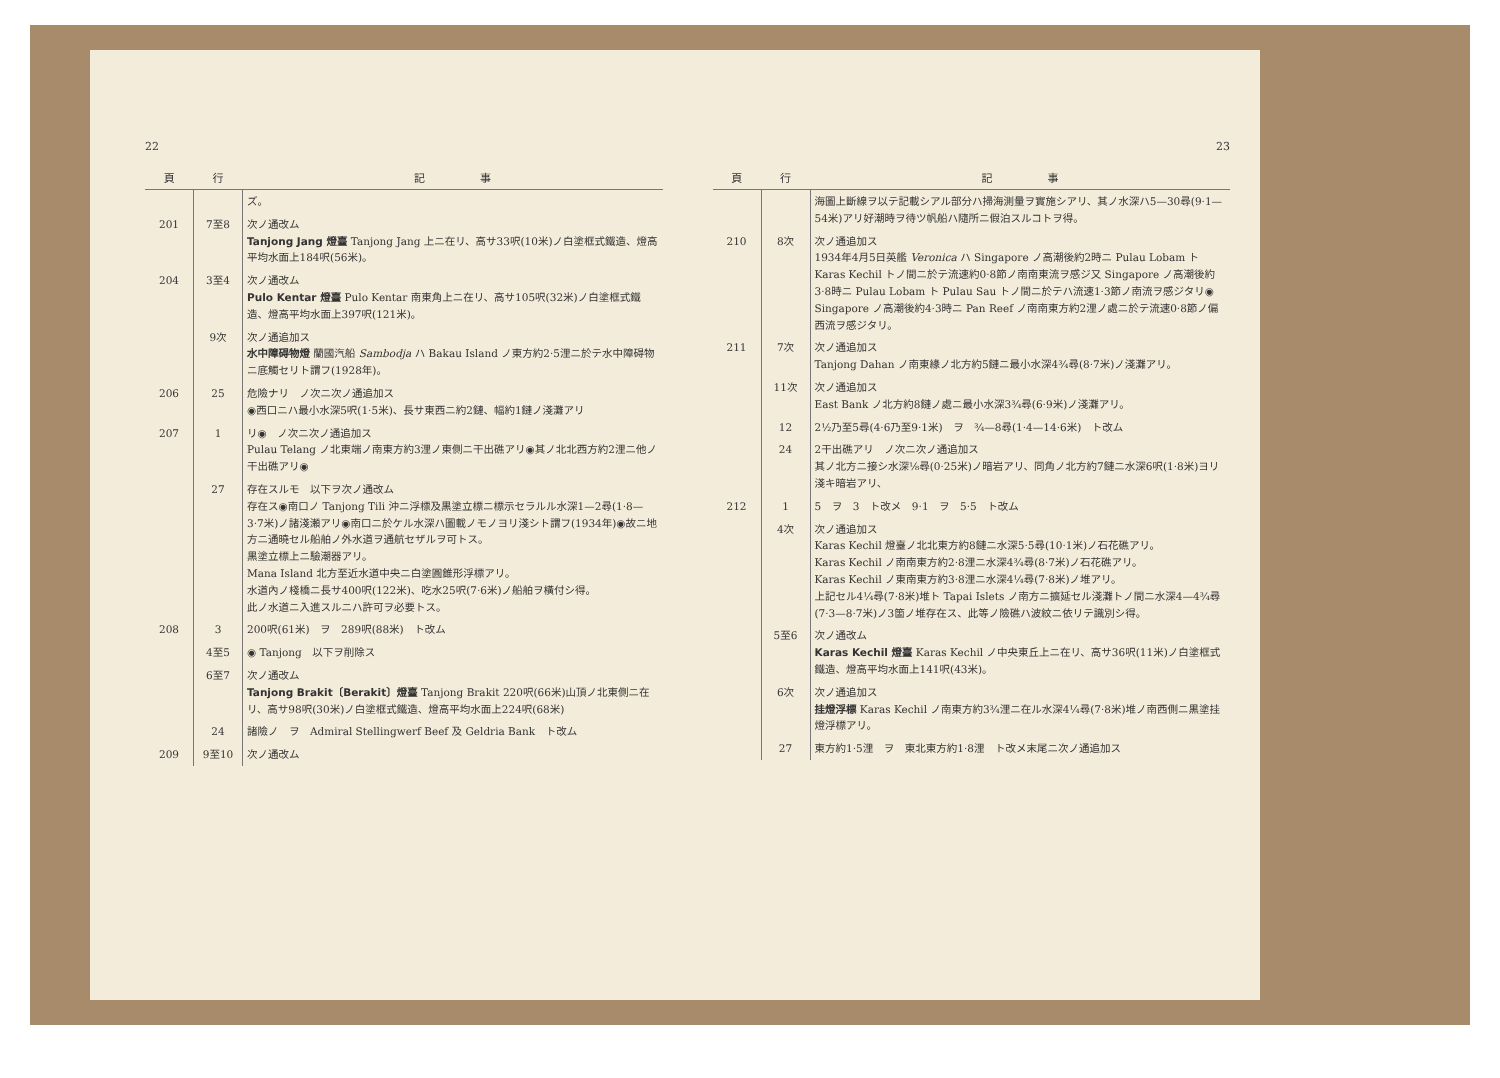22
| 頁 | 行 | 記 事 |
| --- | --- | --- |
| | | ズ。 |
| 201 | 7至8 | 次ノ通改ム Tanjong Jang 燈臺 Tanjong Jang 上ニ在リ、高サ33呎(10米)ノ白塗框式鐵造、燈高平均水面上184呎(56米)。 |
| 204 | 3至4 | 次ノ通改ム Pulo Kentar 燈臺 Pulo Kentar 南東角上ニ在リ、高サ105呎(32米)ノ白塗框式鐵造、燈高平均水面上397呎(121米)。 |
| | 9次 | 次ノ通追加ス 水中障碍物燈 蘭國汽船 Sambodja ハ Bakau Island ノ東方約2·5浬ニ於テ水中障碍物ニ底觸セリト謂フ(1928年)。 |
| 206 | 25 | 危險ナリ ノ次ニ次ノ通追加ス ◉西口ニハ最小水深5呎(1·5米)、長サ東西ニ約2鏈、幅約1鏈ノ淺灘アリ |
| 207 | 1 | リ◉ ノ次ニ次ノ通追加ス Pulau Telang ノ北東端ノ南東方約3浬ノ東側ニ干出礁アリ◉其ノ北北西方約2浬ニ他ノ干出礁アリ◉ |
| | 27 | 存在スルモ 以下ヲ次ノ通改ム 存在ス◉南口ノ Tanjong Tili 沖ニ浮標及黒塗立標ニ標示セラルル水深1—2尋(1·8—3·7米)ノ諸淺瀬アリ◉南口ニ於ケル水深ハ圖載ノモノヨリ淺シト謂フ(1934年)◉故ニ地方ニ通曉セル船舶ノ外水道ヲ通航セザルヲ可トス。 黒塗立標上ニ驗潮器アリ。 Mana Island 北方至近水道中央ニ白塗圓錐形浮標アリ。 水道內ノ棧橋ニ長サ400呎(122米)、吃水25呎(7·6米)ノ船舶ヲ橫付シ得。 此ノ水道ニ入進スルニハ許可ヲ必要トス。 |
| 208 | 3 | 200呎(61米) ヲ 289呎(88米) ト改ム |
| | 4至5 | ◉ Tanjong 以下ヲ削除ス |
| | 6至7 | 次ノ通改ム Tanjong Brakit〔Berakit〕燈臺 Tanjong Brakit 220呎(66米)山頂ノ北東側ニ在リ、高サ98呎(30米)ノ白塗框式鐵造、燈高平均水面上224呎(68米) |
| | 24 | 諸險ノ ヲ Admiral Stellingwerf Beef 及 Geldria Bank ト改ム |
| 209 | 9至10 | 次ノ通改ム |
23
| 頁 | 行 | 記 事 |
| --- | --- | --- |
| | | 海圖上斷線ヲ以テ記載シアル部分ハ掃海測量ヲ實施シアリ、其ノ水深ハ5—30尋(9·1—54米)アリ好潮時ヲ待ツ帆船ハ隨所ニ假泊スルコトヲ得。 |
| 210 | 8次 | 次ノ通追加ス 1934年4月5日英艦 Veronica ハ Singapore ノ高潮後約2時ニ Pulau Lobam ト Karas Kechil トノ間ニ於テ流速約0·8節ノ南南東流ヲ感ジ又 Singapore ノ高潮後約3·8時ニ Pulau Lobam ト Pulau Sau トノ間ニ於テハ流速1·3節ノ南流ヲ感ジタリ◉ Singapore ノ高潮後約4·3時ニ Pan Reef ノ南南東方約2浬ノ處ニ於テ流速0·8節ノ偏西流ヲ感ジタリ。 |
| 211 | 7次 | 次ノ通追加ス Tanjong Dahan ノ南東緣ノ北方約5鏈ニ最小水深4¾尋(8·7米)ノ淺灘アリ。 |
| | 11次 | 次ノ通追加ス East Bank ノ北方約8鏈ノ處ニ最小水深3¾尋(6·9米)ノ淺灘アリ。 |
| | 12 | 2½乃至5尋(4·6乃至9·1米) ヲ ¾—8尋(1·4—14·6米) ト改ム |
| | 24 | 2干出礁アリ ノ次ニ次ノ通追加ス 其ノ北方ニ接シ水深⅛尋(0·25米)ノ暗岩アリ、同角ノ北方約7鏈ニ水深6呎(1·8米)ヨリ淺キ暗岩アリ、 |
| 212 | 1 | 5 ヲ 3 ト改メ 9·1 ヲ 5·5 ト改ム |
| | 4次 | 次ノ通追加ス Karas Kechil 燈臺ノ北北東方約8鏈ニ水深5·5尋(10·1米)ノ石花礁アリ。 Karas Kechil ノ南南東方約2·8浬ニ水深4¾尋(8·7米)ノ石花礁アリ。 Karas Kechil ノ東南東方約3·8浬ニ水深4¼尋(7·8米)ノ堆アリ。 上記セル4¼尋(7·8米)堆ト Tapai Islets ノ南方ニ擴延セル淺灘トノ間ニ水深4—4¾尋(7·3—8·7米)ノ3箇ノ堆存在ス、此等ノ險礁ハ波紋ニ依リテ識別シ得。 |
| | 5至6 | 次ノ通改ム Karas Kechil 燈臺 Karas Kechil ノ中央東丘上ニ在リ、高サ36呎(11米)ノ白塗框式鐵造、燈高平均水面上141呎(43米)。 |
| | 6次 | 次ノ通追加ス 挂燈浮標 Karas Kechil ノ南東方約3¾浬ニ在ル水深4¼尋(7·8米)堆ノ南西側ニ黒塗挂燈浮標アリ。 |
| | 27 | 東方約1·5浬 ヲ 東北東方約1·8浬 ト改メ末尾ニ次ノ通追加ス |